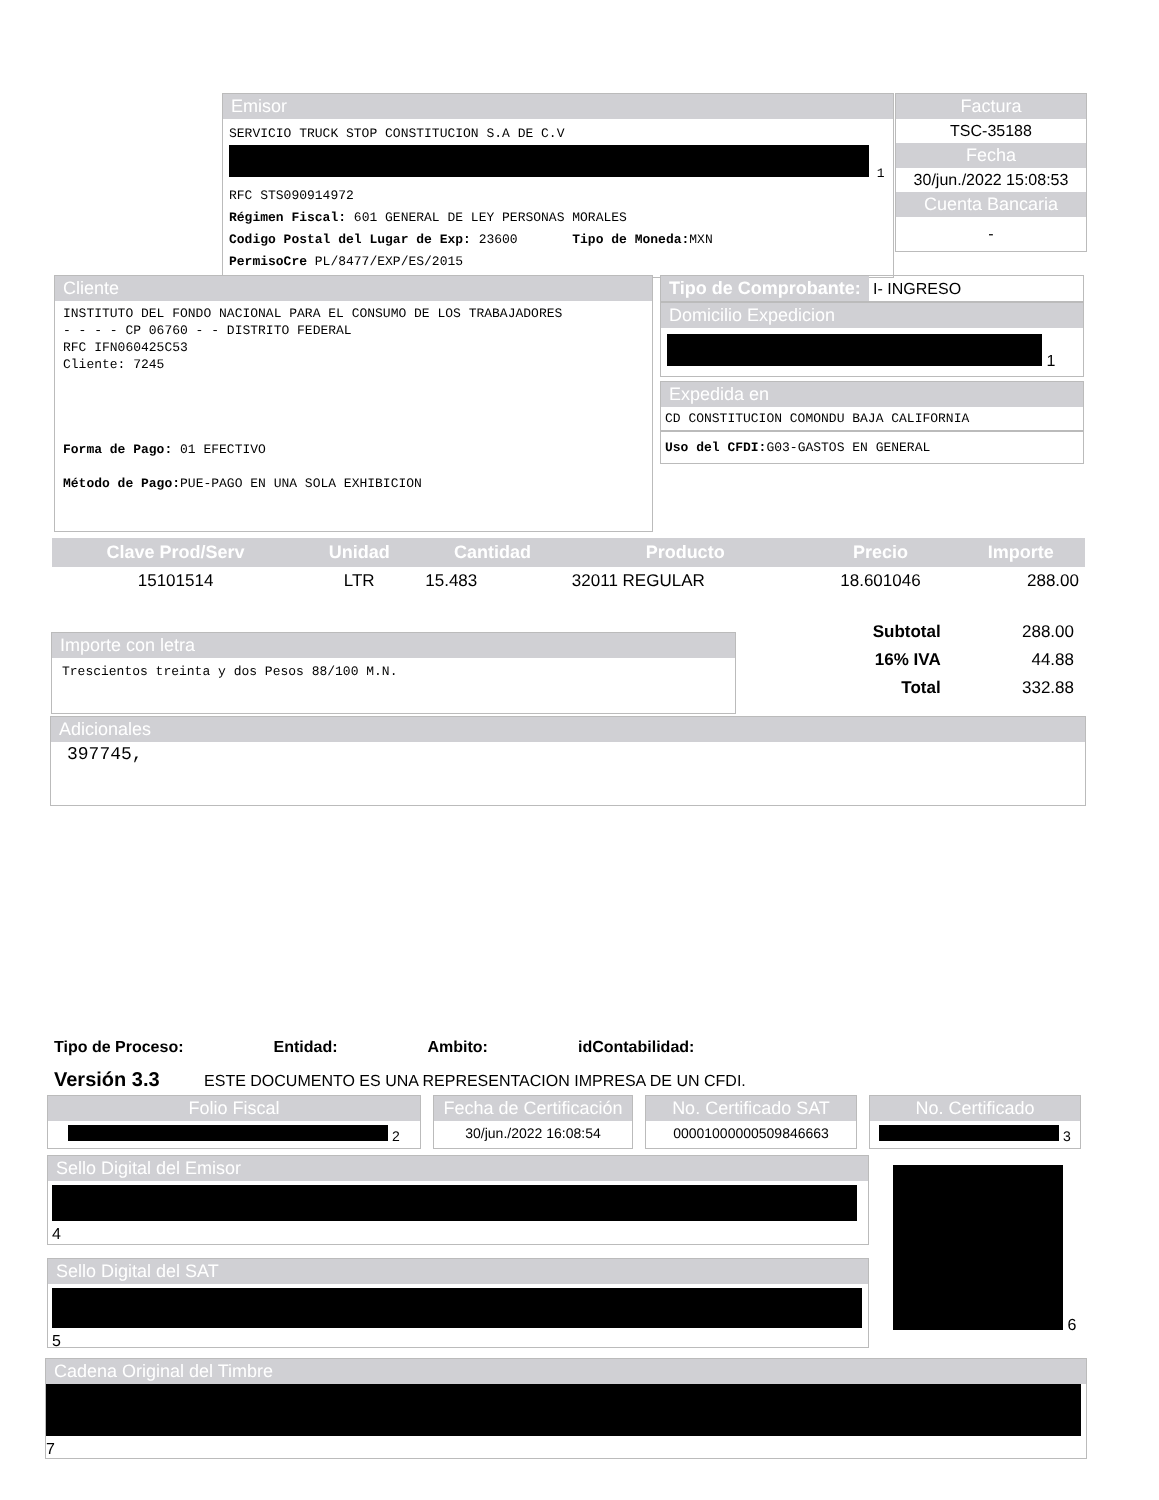Emisor
SERVICIO TRUCK STOP CONSTITUCION S.A DE C.V
1
RFC STS090914972
Régimen Fiscal: 601 GENERAL DE LEY PERSONAS MORALES
Codigo Postal del Lugar de Exp: 23600 Tipo de Moneda: MXN
PermisoCre PL/8477/EXP/ES/2015
Factura
TSC-35188
Fecha
30/jun./2022 15:08:53
Cuenta Bancaria
-
Cliente
INSTITUTO DEL FONDO NACIONAL PARA EL CONSUMO DE LOS TRABAJADORES
- - - - CP 06760 - - DISTRITO FEDERAL
RFC IFN060425C53
Cliente: 7245
Forma de Pago: 01 EFECTIVO
Método de Pago: PUE-PAGO EN UNA SOLA EXHIBICION
Tipo de Comprobante: I- INGRESO
Domicilio Expedicion
1
Expedida en
CD CONSTITUCION COMONDU BAJA CALIFORNIA
Uso del CFDI: G03-GASTOS EN GENERAL
| Clave Prod/Serv | Unidad | Cantidad | Producto | Precio | Importe |
| --- | --- | --- | --- | --- | --- |
| 15101514 | LTR | 15.483 | 32011 REGULAR | 18.601046 | 288.00 |
Importe con letra
Trescientos treinta y dos Pesos 88/100 M.N.
| Subtotal | 288.00 |
| 16% IVA | 44.88 |
| Total | 332.88 |
Adicionales
397745,
Tipo de Proceso: Entidad: Ambito: idContabilidad:
Versión 3.3 ESTE DOCUMENTO ES UNA REPRESENTACION IMPRESA DE UN CFDI.
Folio Fiscal
2
Fecha de Certificación
30/jun./2022 16:08:54
No. Certificado SAT
00001000000509846663
No. Certificado
3
Sello Digital del Emisor
4
6
Sello Digital del SAT
5
Cadena Original del Timbre
7